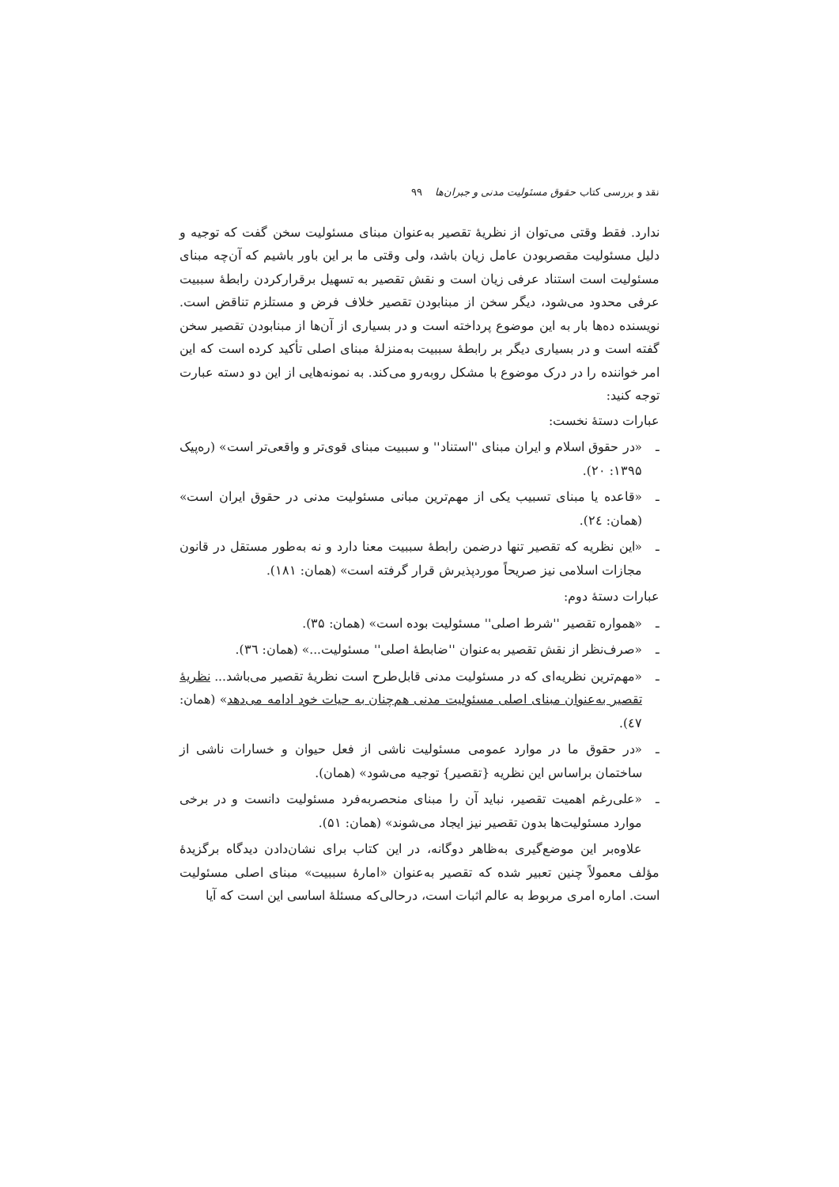نقد و بررسی کتاب حقوق مسئولیت مدنی و جبران‌ها ۹۹
ندارد. فقط وقتی می‌توان از نظریهٔ تقصیر به‌عنوان مبنای مسئولیت سخن گفت که توجیه و دلیل مسئولیت مقصربودن عامل زیان باشد، ولی وقتی ما بر این باور باشیم که آن‌چه مبنای مسئولیت است استناد عرفی زیان است و نقش تقصیر به تسهیل برقرارکردن رابطهٔ سببیت عرفی محدود می‌شود، دیگر سخن از مبنابودن تقصیر خلاف فرض و مستلزم تناقض است. نویسنده ده‌ها بار به این موضوع پرداخته است و در بسیاری از آن‌ها از مبنابودن تقصیر سخن گفته است و در بسیاری دیگر بر رابطهٔ سببیت به‌منزلهٔ مبنای اصلی تأکید کرده است که این امر خواننده را در درک موضوع با مشکل روبه‌رو می‌کند. به نمونه‌هایی از این دو دسته عبارت توجه کنید:
عبارات دستهٔ نخست:
ـ «در حقوق اسلام و ایران مبنای ''استناد'' و سببیت مبنای قوی‌تر و واقعی‌تر است» (ره‌پیک ۱۳۹۵: ۲۰).
ـ «قاعده یا مبنای تسبیب یکی از مهم‌ترین مبانی مسئولیت مدنی در حقوق ایران است» (همان: ۲٤).
ـ «این نظریه که تقصیر تنها درضمن رابطهٔ سببیت معنا دارد و نه به‌طور مستقل در قانون مجازات اسلامی نیز صریحاً موردپذیرش قرار گرفته است» (همان: ۱۸۱).
عبارات دستهٔ دوم:
ـ «همواره تقصیر ''شرط اصلی'' مسئولیت بوده است» (همان: ۳۵).
ـ «صرف‌نظر از نقش تقصیر به‌عنوان ''ضابطهٔ اصلی'' مسئولیت...» (همان: ۳٦).
ـ «مهم‌ترین نظریه‌ای که در مسئولیت مدنی قابل‌طرح است نظریهٔ تقصیر می‌باشد... نظریهٔ تقصیر به‌عنوان مبنای اصلی مسئولیت مدنی هم‌چنان به حیات خود ادامه می‌دهد» (همان: ٤۷).
ـ «در حقوق ما در موارد عمومی مسئولیت ناشی از فعل حیوان و خسارات ناشی از ساختمان براساس این نظریه {تقصیر} توجیه می‌شود» (همان).
ـ «علی‌رغم اهمیت تقصیر، نباید آن را مبنای منحصربه‌فرد مسئولیت دانست و در برخی موارد مسئولیت‌ها بدون تقصیر نیز ایجاد می‌شوند» (همان: ۵۱).
علاوه‌بر این موضع‌گیری به‌ظاهر دوگانه، در این کتاب برای نشان‌دادن دیدگاه برگزیدهٔ مؤلف معمولاً چنین تعبیر شده که تقصیر به‌عنوان «امارهٔ سببیت» مبنای اصلی مسئولیت است. اماره امری مربوط به عالم اثبات است، درحالی‌که مسئلهٔ اساسی این است که آیا